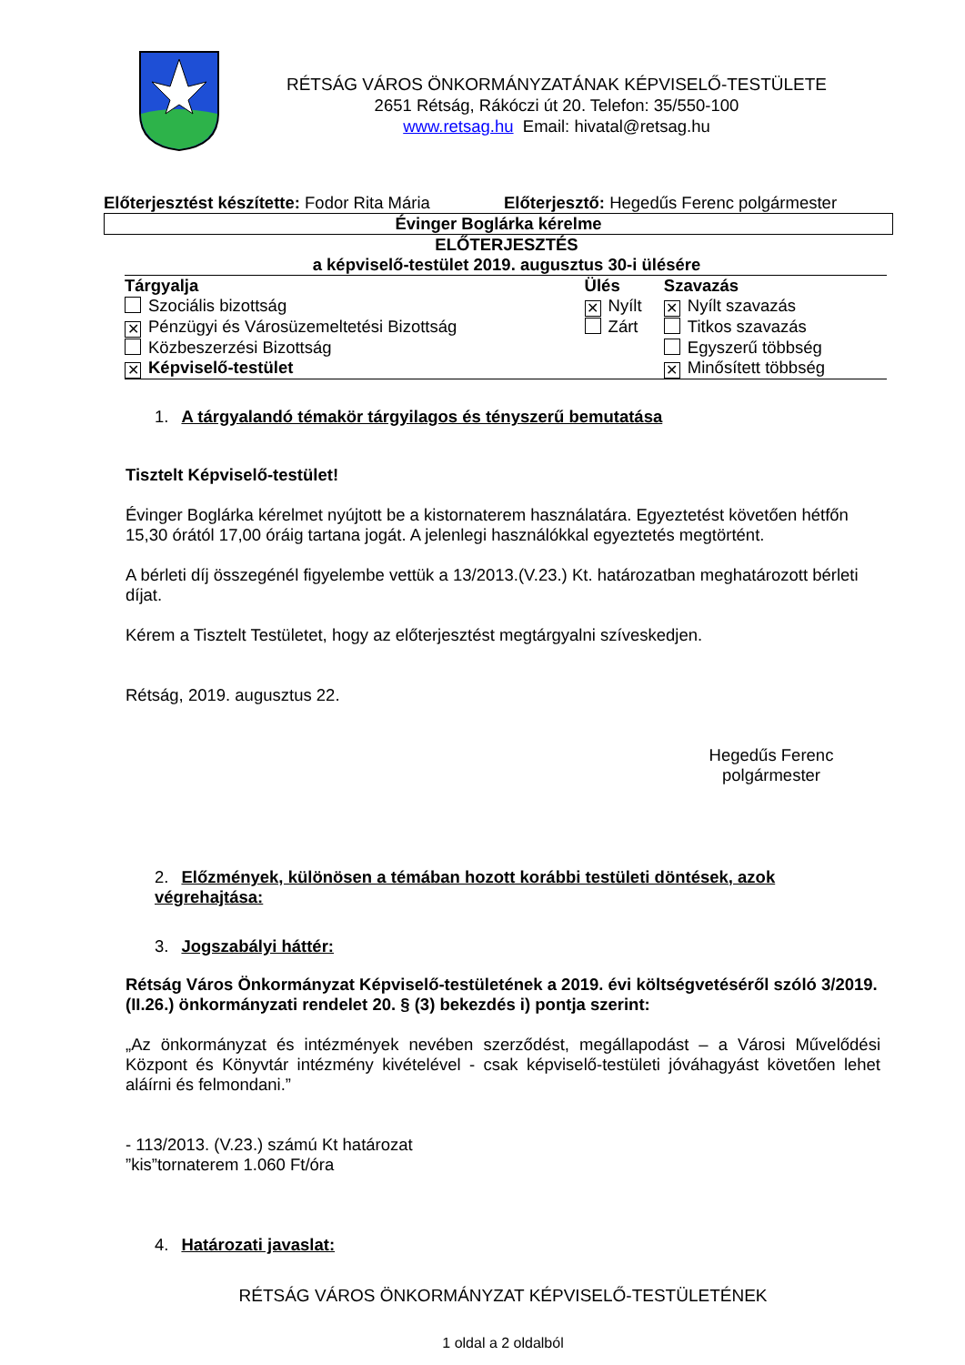RÉTSÁG VÁROS ÖNKORMÁNYZATÁNAK KÉPVISELŐ-TESTÜLETE
2651 Rétság, Rákóczi út 20. Telefon: 35/550-100
www.retsag.hu Email: hivatal@retsag.hu
Előterjesztést készítette: Fodor Rita Mária
Előterjesztő: Hegedűs Ferenc polgármester
Évinger Boglárka kérelme
ELŐTERJESZTÉS
a képviselő-testület 2019. augusztus 30-i ülésére
| Tárgyalja | Ülés | Szavazás |
| Szociális bizottság | ✕ Nyílt | ✕ Nyílt szavazás |
| ✕ Pénzügyi és Városüzemeltetési Bizottság | Zárt | Titkos szavazás |
| Közbeszerzési Bizottság | | Egyszerű többség |
| ✕ Képviselő-testület | | ✕ Minősített többség |
1. A tárgyalandó témakör tárgyilagos és tényszerű bemutatása
Tisztelt Képviselő-testület!
Évinger Boglárka kérelmet nyújtott be a kistornaterem használatára. Egyeztetést követően hét­főn 15,30 órától 17,00 óráig tartana jogát. A jelenlegi használókkal egyeztetés megtörtént.
A bérleti díj összegénél figyelembe vettük a 13/2013.(V.23.) Kt. határozatban meghatározott bérleti díjat.
Kérem a Tisztelt Testületet, hogy az előterjesztést megtárgyalni szíveskedjen.
Rétság, 2019. augusztus 22.
Hegedűs Ferenc
polgármester
2. Előzmények, különösen a témában hozott korábbi testületi döntések, azok végrehajtása:
3. Jogszabályi háttér:
Rétság Város Önkormányzat Képviselő-testületének a 2019. évi költségvetéséről szóló 3/2019. (II.26.) önkormányzati rendelet 20. § (3) bekezdés i) pontja szerint:
„Az önkormányzat és intézmények nevében szerződést, megállapodást – a Városi Művelődési Központ és Könyvtár intézmény kivételével - csak képviselő-testületi jóváhagyást követően le­het aláírni és felmondani.”
- 113/2013. (V.23.) számú Kt határozat
”kis”tornaterem 1.060 Ft/óra
4. Határozati javaslat:
RÉTSÁG VÁROS ÖNKORMÁNYZAT KÉPVISELŐ-TESTÜLETÉNEK
1 oldal a 2 oldalból